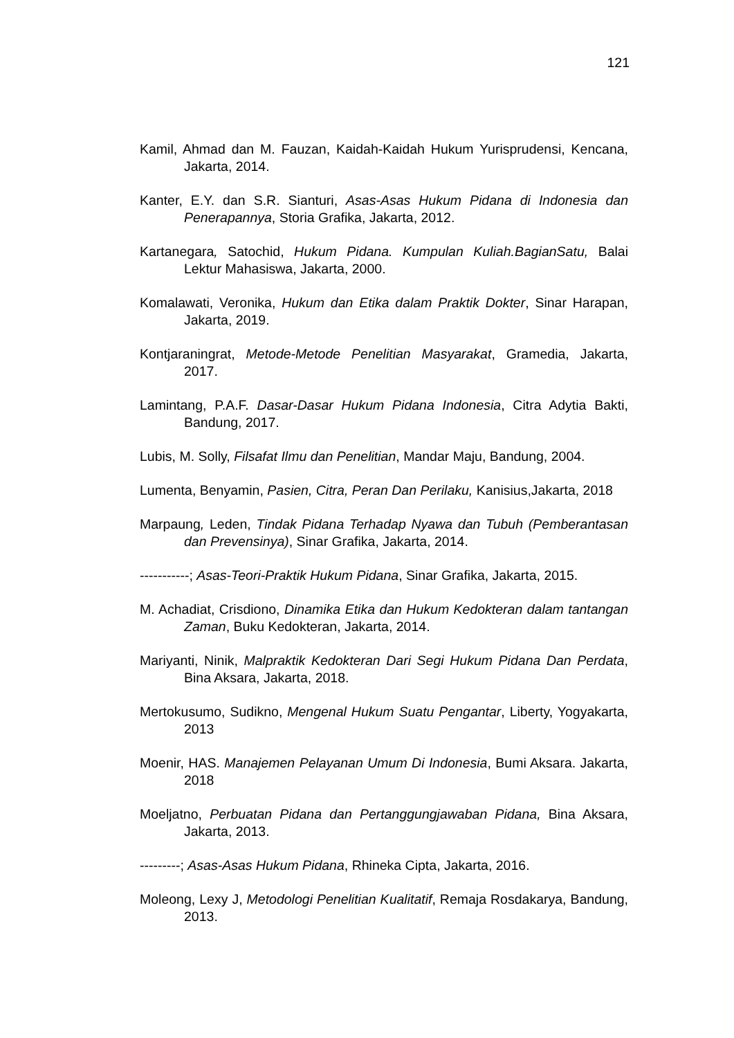121
Kamil, Ahmad dan M. Fauzan, Kaidah-Kaidah Hukum Yurisprudensi, Kencana, Jakarta, 2014.
Kanter, E.Y. dan S.R. Sianturi, Asas-Asas Hukum Pidana di Indonesia dan Penerapannya, Storia Grafika, Jakarta, 2012.
Kartanegara, Satochid, Hukum Pidana. Kumpulan Kuliah.BagianSatu, Balai Lektur Mahasiswa, Jakarta, 2000.
Komalawati, Veronika, Hukum dan Etika dalam Praktik Dokter, Sinar Harapan, Jakarta, 2019.
Kontjaraningrat, Metode-Metode Penelitian Masyarakat, Gramedia, Jakarta, 2017.
Lamintang, P.A.F. Dasar-Dasar Hukum Pidana Indonesia, Citra Adytia Bakti, Bandung, 2017.
Lubis, M. Solly, Filsafat Ilmu dan Penelitian, Mandar Maju, Bandung, 2004.
Lumenta, Benyamin, Pasien, Citra, Peran Dan Perilaku, Kanisius,Jakarta, 2018
Marpaung, Leden, Tindak Pidana Terhadap Nyawa dan Tubuh (Pemberantasan dan Prevensinya), Sinar Grafika, Jakarta, 2014.
-----------; Asas-Teori-Praktik Hukum Pidana, Sinar Grafika, Jakarta, 2015.
M. Achadiat, Crisdiono, Dinamika Etika dan Hukum Kedokteran dalam tantangan Zaman, Buku Kedokteran, Jakarta, 2014.
Mariyanti, Ninik, Malpraktik Kedokteran Dari Segi Hukum Pidana Dan Perdata, Bina Aksara, Jakarta, 2018.
Mertokusumo, Sudikno, Mengenal Hukum Suatu Pengantar, Liberty, Yogyakarta, 2013
Moenir, HAS. Manajemen Pelayanan Umum Di Indonesia, Bumi Aksara. Jakarta, 2018
Moeljatno, Perbuatan Pidana dan Pertanggungjawaban Pidana, Bina Aksara, Jakarta, 2013.
---------; Asas-Asas Hukum Pidana, Rhineka Cipta, Jakarta, 2016.
Moleong, Lexy J, Metodologi Penelitian Kualitatif, Remaja Rosdakarya, Bandung, 2013.